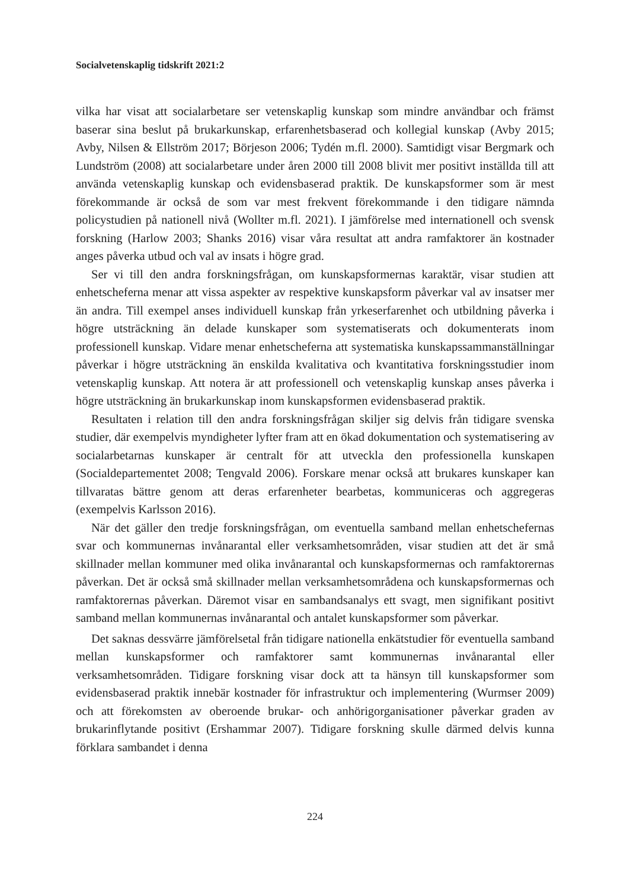Socialvetenskaplig tidskrift 2021:2
vilka har visat att socialarbetare ser vetenskaplig kunskap som mindre användbar och främst baserar sina beslut på brukarkunskap, erfarenhetsbaserad och kollegial kunskap (Avby 2015; Avby, Nilsen & Ellström 2017; Börjeson 2006; Tydén m.fl. 2000). Samtidigt visar Bergmark och Lundström (2008) att socialarbetare under åren 2000 till 2008 blivit mer positivt inställda till att använda vetenskaplig kunskap och evidensbaserad praktik. De kunskapsformer som är mest förekommande är också de som var mest frekvent förekommande i den tidigare nämnda policystudien på nationell nivå (Wollter m.fl. 2021). I jämförelse med internationell och svensk forskning (Harlow 2003; Shanks 2016) visar våra resultat att andra ramfaktorer än kostnader anges påverka utbud och val av insats i högre grad.
Ser vi till den andra forskningsfrågan, om kunskapsformernas karaktär, visar studien att enhetscheferna menar att vissa aspekter av respektive kunskapsform påverkar val av insatser mer än andra. Till exempel anses individuell kunskap från yrkeserfarenhet och utbildning påverka i högre utsträckning än delade kunskaper som systematiserats och dokumenterats inom professionell kunskap. Vidare menar enhetscheferna att systematiska kunskapssammanställningar påverkar i högre utsträckning än enskilda kvalitativa och kvantitativa forskningsstudier inom vetenskaplig kunskap. Att notera är att professionell och vetenskaplig kunskap anses påverka i högre utsträckning än brukarkunskap inom kunskapsformen evidensbaserad praktik.
Resultaten i relation till den andra forskningsfrågan skiljer sig delvis från tidigare svenska studier, där exempelvis myndigheter lyfter fram att en ökad dokumentation och systematisering av socialarbetarnas kunskaper är centralt för att utveckla den professionella kunskapen (Socialdepartementet 2008; Tengvald 2006). Forskare menar också att brukares kunskaper kan tillvaratas bättre genom att deras erfarenheter bearbetas, kommuniceras och aggregeras (exempelvis Karlsson 2016).
När det gäller den tredje forskningsfrågan, om eventuella samband mellan enhetschefernas svar och kommunernas invånarantal eller verksamhetsområden, visar studien att det är små skillnader mellan kommuner med olika invånarantal och kunskapsformernas och ramfaktorernas påverkan. Det är också små skillnader mellan verksamhetsområdena och kunskapsformernas och ramfaktorernas påverkan. Däremot visar en sambandsanalys ett svagt, men signifikant positivt samband mellan kommunernas invånarantal och antalet kunskapsformer som påverkar.
Det saknas dessvärre jämförelsetal från tidigare nationella enkätstudier för eventuella samband mellan kunskapsformer och ramfaktorer samt kommunernas invånarantal eller verksamhetsområden. Tidigare forskning visar dock att ta hänsyn till kunskapsformer som evidensbaserad praktik innebär kostnader för infrastruktur och implementering (Wurmser 2009) och att förekomsten av oberoende brukar- och anhörigorganisationer påverkar graden av brukarinflytande positivt (Ershammar 2007). Tidigare forskning skulle därmed delvis kunna förklara sambandet i denna
224